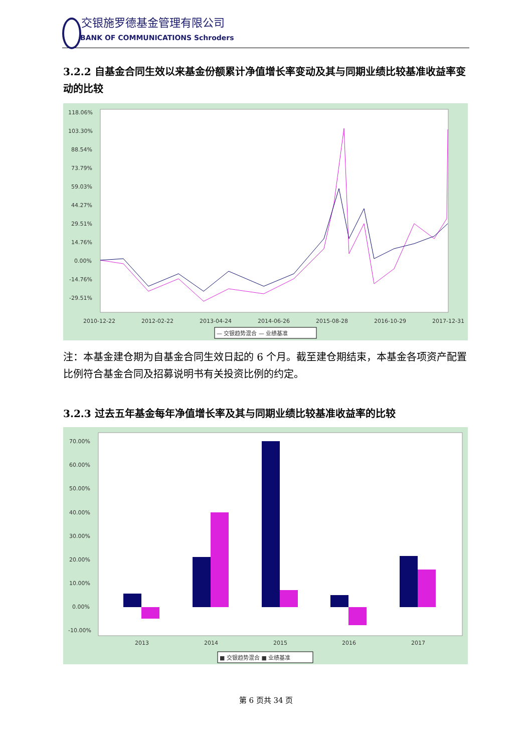交银施罗德基金管理有限公司
BANK OF COMMUNICATIONS Schroders
3.2.2 自基金合同生效以来基金份额累计净值增长率变动及其与同期业绩比较基准收益率变动的比较
118.06%
103.30%
88.54%
73.79%
59.03%
44.27%
29.51%
14.76%
0.00%
-14.76%
-29.51%
2010-12-22
2012-02-22
2013-04-24
2014-06-26
2015-08-28
2016-10-29
2017-12-31
— 交银趋势混合 — 业绩基准
注：本基金建仓期为自基金合同生效日起的 6 个月。截至建仓期结束，本基金各项资产配置比例符合基金合同及招募说明书有关投资比例的约定。
3.2.3 过去五年基金每年净值增长率及其与同期业绩比较基准收益率的比较
70.00%
60.00%
50.00%
40.00%
30.00%
20.00%
10.00%
0.00%
-10.00%
2013
2014
2015
2016
2017
■ 交银趋势混合 ■ 业绩基准
第 6 页共 34 页